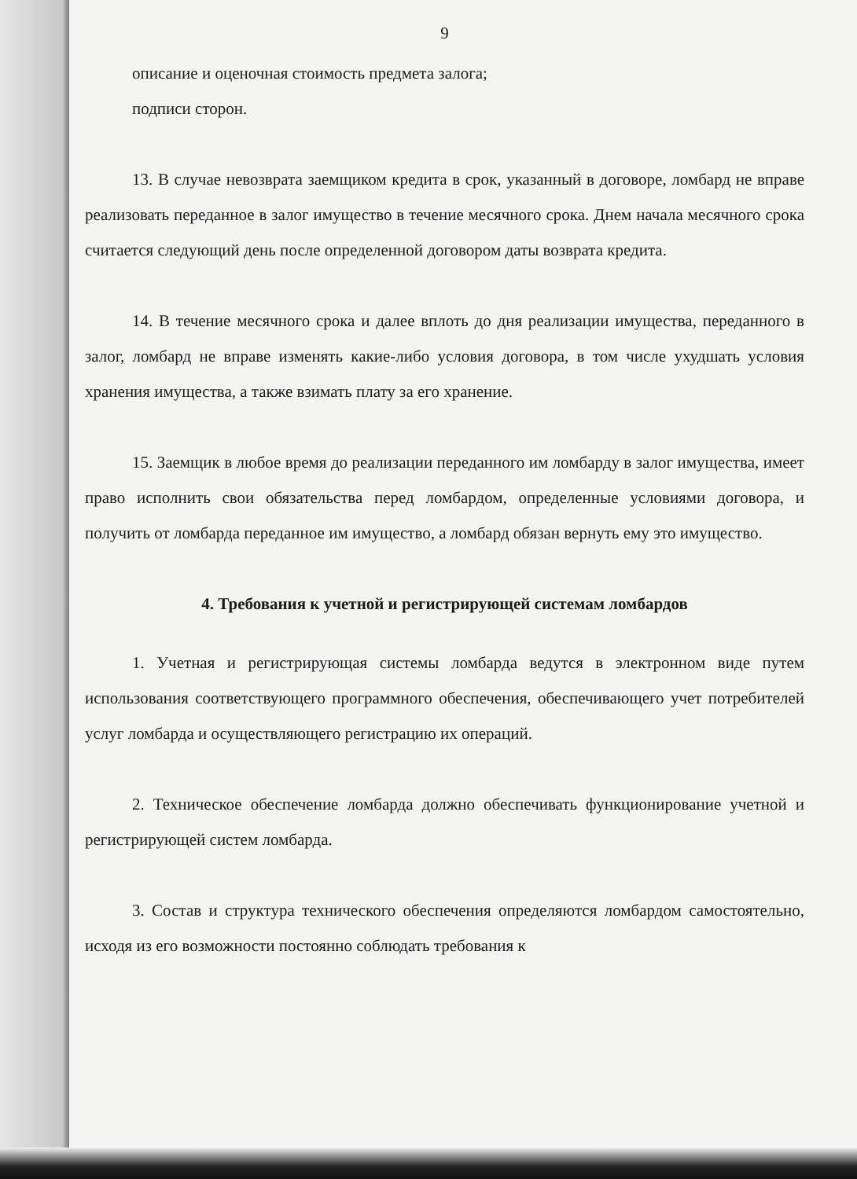9
описание и оценочная стоимость предмета залога;
подписи сторон.
13. В случае невозврата заемщиком кредита в срок, указанный в договоре, ломбард не вправе реализовать переданное в залог имущество в течение месячного срока. Днем начала месячного срока считается следующий день после определенной договором даты возврата кредита.
14. В течение месячного срока и далее вплоть до дня реализации имущества, переданного в залог, ломбард не вправе изменять какие-либо условия договора, в том числе ухудшать условия хранения имущества, а также взимать плату за его хранение.
15. Заемщик в любое время до реализации переданного им ломбарду в залог имущества, имеет право исполнить свои обязательства перед ломбардом, определенные условиями договора, и получить от ломбарда переданное им имущество, а ломбард обязан вернуть ему это имущество.
4. Требования к учетной и регистрирующей системам ломбардов
1. Учетная и регистрирующая системы ломбарда ведутся в электронном виде путем использования соответствующего программного обеспечения, обеспечивающего учет потребителей услуг ломбарда и осуществляющего регистрацию их операций.
2. Техническое обеспечение ломбарда должно обеспечивать функционирование учетной и регистрирующей систем ломбарда.
3. Состав и структура технического обеспечения определяются ломбардом самостоятельно, исходя из его возможности постоянно соблюдать требования к